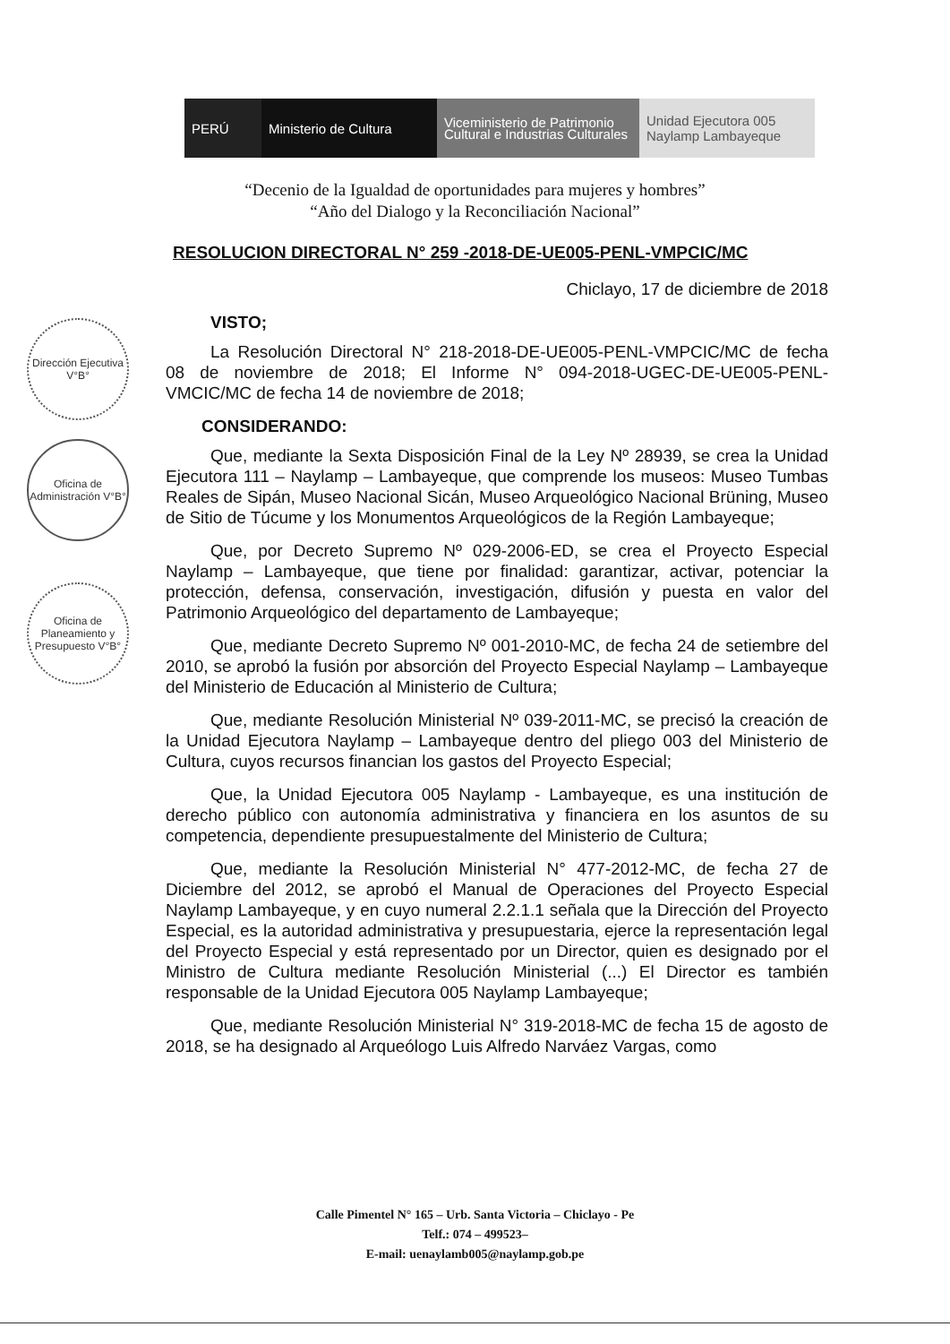PERÚ Ministerio de Cultura
Viceministerio de Patrimonio Cultural e Industrias Culturales
Unidad Ejecutora 005 Naylamp Lambayeque
“Decenio de la Igualdad de oportunidades para mujeres y hombres”
“Año del Dialogo y la Reconciliación Nacional”
Dirección Ejecutiva V°B°
Oficina de Administración V°B°
Oficina de Planeamiento y Presupuesto V°B°
RESOLUCION DIRECTORAL N° 259 -2018-DE-UE005-PENL-VMPCIC/MC
Chiclayo, 17 de diciembre de 2018
VISTO;
La Resolución Directoral N° 218-2018-DE-UE005-PENL-VMPCIC/MC de fecha 08 de noviembre de 2018; El Informe N° 094-2018-UGEC-DE-UE005-PENL-VMCIC/MC de fecha 14 de noviembre de 2018;
CONSIDERANDO:
Que, mediante la Sexta Disposición Final de la Ley Nº 28939, se crea la Unidad Ejecutora 111 – Naylamp – Lambayeque, que comprende los museos: Museo Tumbas Reales de Sipán, Museo Nacional Sicán, Museo Arqueológico Nacional Brüning, Museo de Sitio de Túcume y los Monumentos Arqueológicos de la Región Lambayeque;
Que, por Decreto Supremo Nº 029-2006-ED, se crea el Proyecto Especial Naylamp – Lambayeque, que tiene por finalidad: garantizar, activar, potenciar la protección, defensa, conservación, investigación, difusión y puesta en valor del Patrimonio Arqueológico del departamento de Lambayeque;
Que, mediante Decreto Supremo Nº 001-2010-MC, de fecha 24 de setiembre del 2010, se aprobó la fusión por absorción del Proyecto Especial Naylamp – Lambayeque del Ministerio de Educación al Ministerio de Cultura;
Que, mediante Resolución Ministerial Nº 039-2011-MC, se precisó la creación de la Unidad Ejecutora Naylamp – Lambayeque dentro del pliego 003 del Ministerio de Cultura, cuyos recursos financian los gastos del Proyecto Especial;
Que, la Unidad Ejecutora 005 Naylamp - Lambayeque, es una institución de derecho público con autonomía administrativa y financiera en los asuntos de su competencia, dependiente presupuestalmente del Ministerio de Cultura;
Que, mediante la Resolución Ministerial N° 477-2012-MC, de fecha 27 de Diciembre del 2012, se aprobó el Manual de Operaciones del Proyecto Especial Naylamp Lambayeque, y en cuyo numeral 2.2.1.1 señala que la Dirección del Proyecto Especial, es la autoridad administrativa y presupuestaria, ejerce la representación legal del Proyecto Especial y está representado por un Director, quien es designado por el Ministro de Cultura mediante Resolución Ministerial (...) El Director es también responsable de la Unidad Ejecutora 005 Naylamp Lambayeque;
Que, mediante Resolución Ministerial N° 319-2018-MC de fecha 15 de agosto de 2018, se ha designado al Arqueólogo Luis Alfredo Narváez Vargas, como
Calle Pimentel N° 165 – Urb. Santa Victoria – Chiclayo - Pe
Telf.: 074 – 499523–
E-mail: uenaylamb005@naylamp.gob.pe